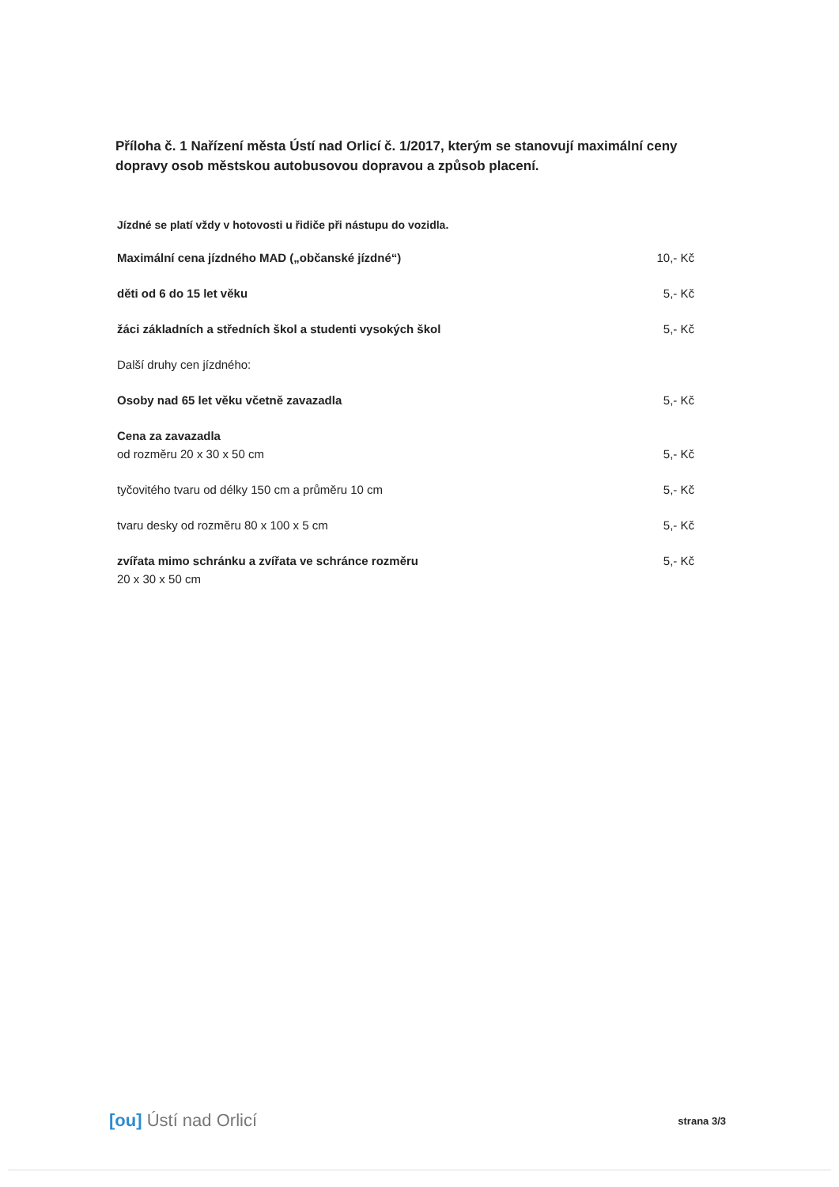Příloha č. 1 Nařízení města Ústí nad Orlicí č. 1/2017, kterým se stanovují maximální ceny dopravy osob městskou autobusovou dopravou a způsob placení.
Jízdné se platí vždy v hotovosti u řidiče při nástupu do vozidla.
| Maximální cena jízdného MAD („občanské jízdné“) | 10,- Kč |
| děti od 6 do 15 let věku | 5,- Kč |
| žáci základních a středních škol a studenti vysokých škol | 5,- Kč |
| Další druhy cen jízdného: | |
| Osoby nad 65 let věku včetně zavazadla | 5,- Kč |
| Cena za zavazadla od rozměru 20 x 30 x 50 cm | 5,- Kč |
| tyčovitého tvaru od délky 150 cm a průměru 10 cm | 5,- Kč |
| tvaru desky od rozměru 80 x 100 x 5 cm | 5,- Kč |
| zvířata mimo schránku a zvířata ve schránce rozměru 20 x 30 x 50 cm | 5,- Kč |
[ou] Ústí nad Orlicí
strana 3/3